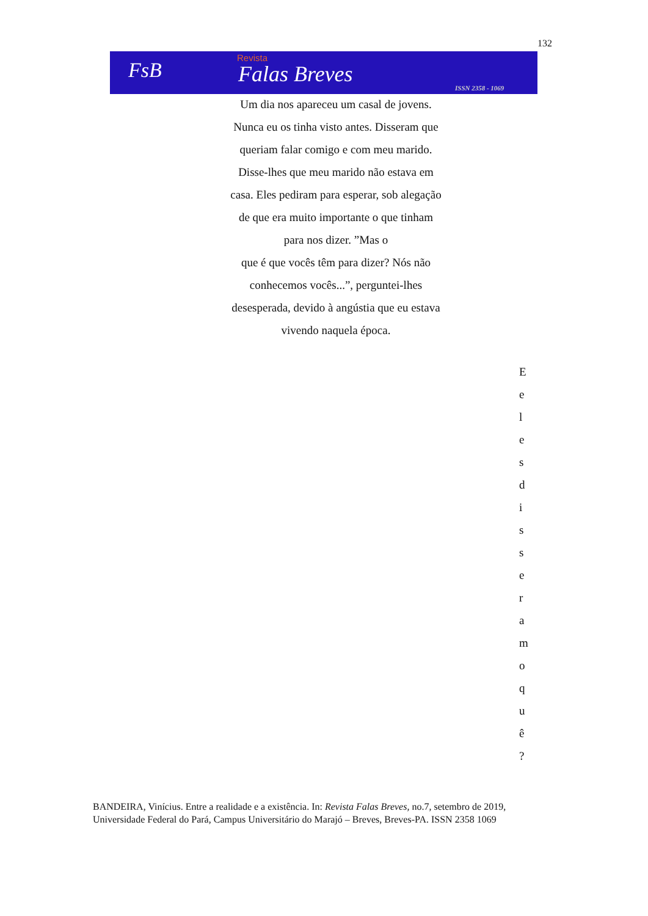132
FsB
Revista
Falas Breves
ISSN 2358 - 1069
Um dia nos apareceu um casal de jovens.
Nunca eu os tinha visto antes. Disseram que
queriam falar comigo e com meu marido.
Disse-lhes que meu marido não estava em
casa. Eles pediram para esperar, sob alegação
de que era muito importante o que tinham
para nos dizer. ”Mas o
que é que vocês têm para dizer? Nós não
conhecemos vocês...”, perguntei-lhes
desesperada, devido à angústia que eu estava
vivendo naquela época.
E
e
l
e
s
d
i
s
s
e
r
a
m
o
q
u
ê
?
BANDEIRA, Vinícius. Entre a realidade e a existência. In: Revista Falas Breves, no.7, setembro de 2019, Universidade Federal do Pará, Campus Universitário do Marajó – Breves, Breves-PA. ISSN 2358 1069